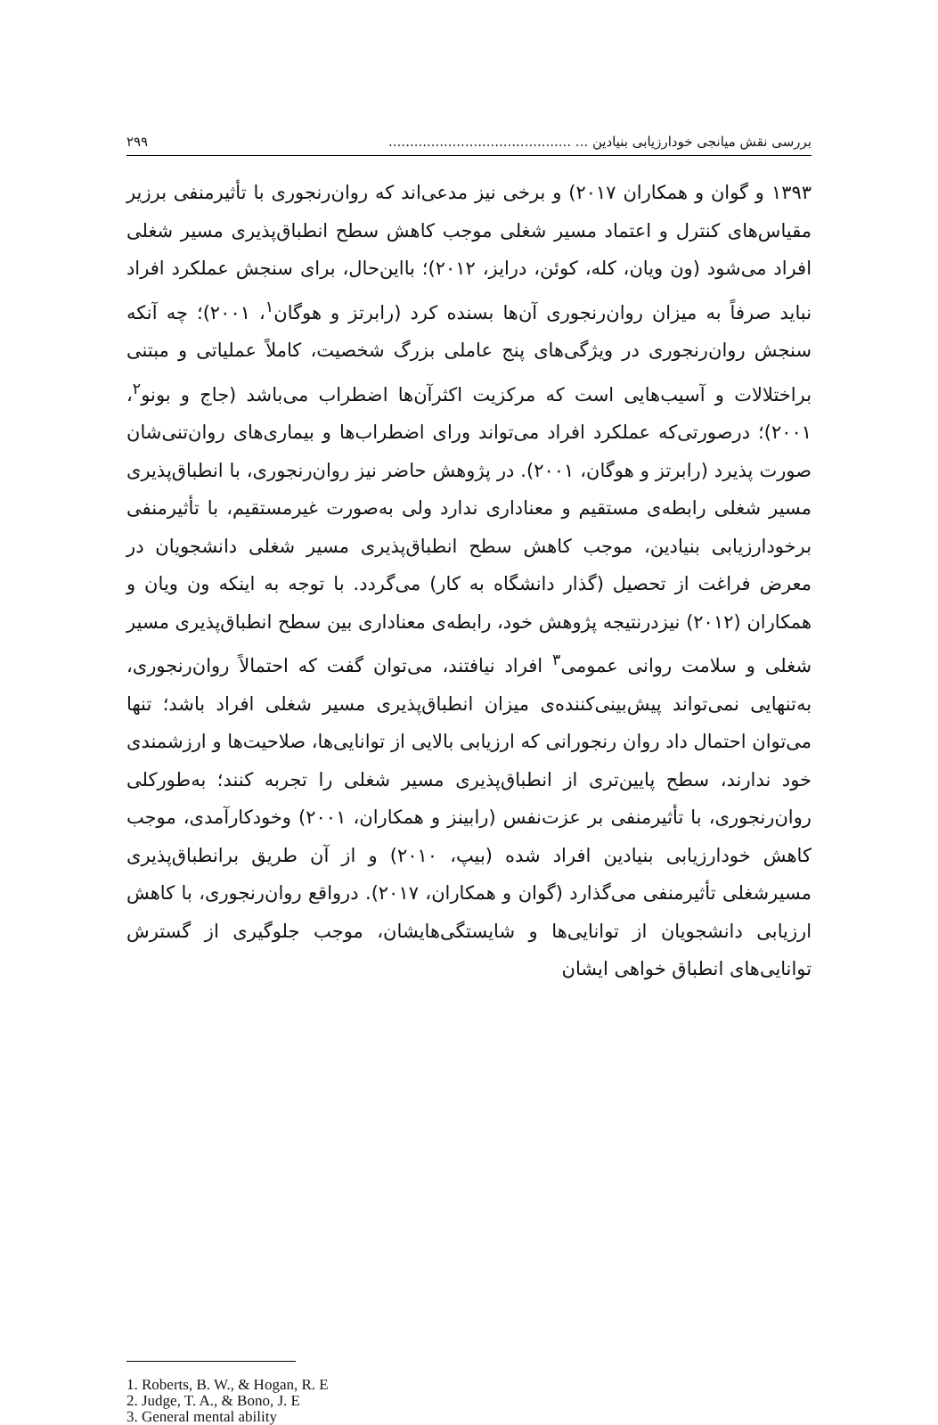بررسی نقش میانجی خودارزیابی بنیادین ... ........................................... ۲۹۹
۱۳۹۳ و گوان و همکاران ۲۰۱۷) و برخی نیز مدعی‌اند که روان‌رنجوری با تأثیرمنفی برزیر مقیاس‌های کنترل و اعتماد مسیر شغلی موجب کاهش سطح انطباق‌پذیری مسیر شغلی افراد می‌شود (ون ویان، کله، کوئن، درایز، ۲۰۱۲)؛ بااین‌حال، برای سنجش عملکرد افراد نباید صرفاً به میزان روان‌رنجوری آن‌ها بسنده کرد (رابرتز و هوگان<sup>۱</sup>، ۲۰۰۱)؛ چه آنکه سنجش روان‌رنجوری در ویژگی‌های پنج عاملی بزرگ شخصیت، کاملاً عملیاتی و مبتنی براختلالات و آسیب‌هایی است که مرکزیت اکثرآن‌ها اضطراب می‌باشد (جاج و بونو<sup>۲</sup>، ۲۰۰۱)؛ درصورتی‌که عملکرد افراد می‌تواند ورای اضطراب‌ها و بیماری‌های روان‌تنی‌شان صورت پذیرد (رابرتز و هوگان، ۲۰۰۱). در پژوهش حاضر نیز روان‌رنجوری، با انطباق‌پذیری مسیر شغلی رابطه‌ی مستقیم و معناداری ندارد ولی به‌صورت غیرمستقیم، با تأثیرمنفی برخودارزیابی بنیادین، موجب کاهش سطح انطباق‌پذیری مسیر شغلی دانشجویان در معرض فراغت از تحصیل (گذار دانشگاه به کار) می‌گردد. با توجه به اینکه ون ویان و همکاران (۲۰۱۲) نیزدرنتیجه پژوهش خود، رابطه‌ی معناداری بین سطح انطباق‌پذیری مسیر شغلی و سلامت روانی عمومی<sup>۳</sup> افراد نیافتند، می‌توان گفت که احتمالاً روان‌رنجوری، به‌تنهایی نمی‌تواند پیش‌بینی‌کننده‌ی میزان انطباق‌پذیری مسیر شغلی افراد باشد؛ تنها می‌توان احتمال داد روان رنجورانی که ارزیابی بالایی از توانایی‌ها، صلاحیت‌ها و ارزشمندی خود ندارند، سطح پایین‌تری از انطباق‌پذیری مسیر شغلی را تجربه کنند؛ به‌طورکلی روان‌رنجوری، با تأثیرمنفی بر عزت‌نفس (رابینز و همکاران، ۲۰۰۱) وخودکارآمدی، موجب کاهش خودارزیابی بنیادین افراد شده (بیپ، ۲۰۱۰) و از آن طریق برانطباق‌پذیری مسیرشغلی تأثیرمنفی می‌گذارد (گوان و همکاران، ۲۰۱۷). درواقع روان‌رنجوری، با کاهش ارزیابی دانشجویان از توانایی‌ها و شایستگی‌هایشان، موجب جلوگیری از گسترش توانایی‌های انطباق خواهی ایشان
1. Roberts, B. W., & Hogan, R. E
2. Judge, T. A., & Bono, J. E
3. General mental ability